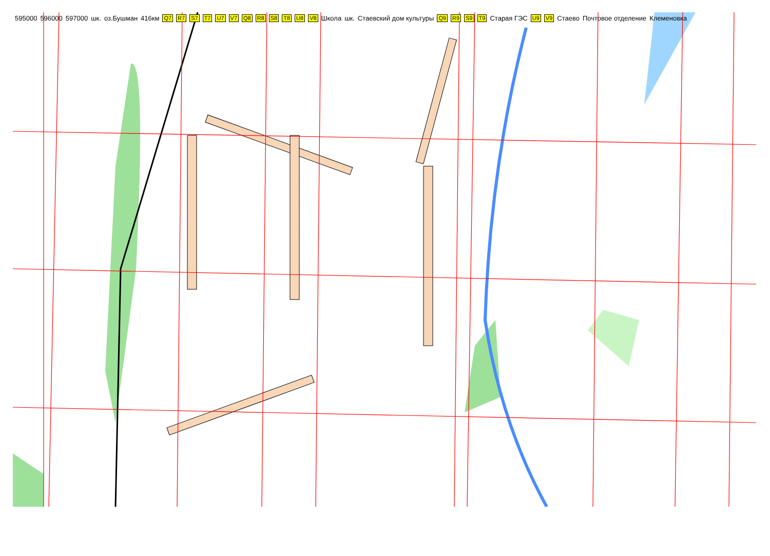595000 596000 597000 шк. оз.Бушман 416км Q7 R7 S7 T7 U7 V7 Q8 R8 S8 T8 U8 V8 Школа шк. Стаевский дом культуры Q9 R9 S9 T9 Старая ГЭС U9 V9 Стаево Почтовое отделение Клеменовка